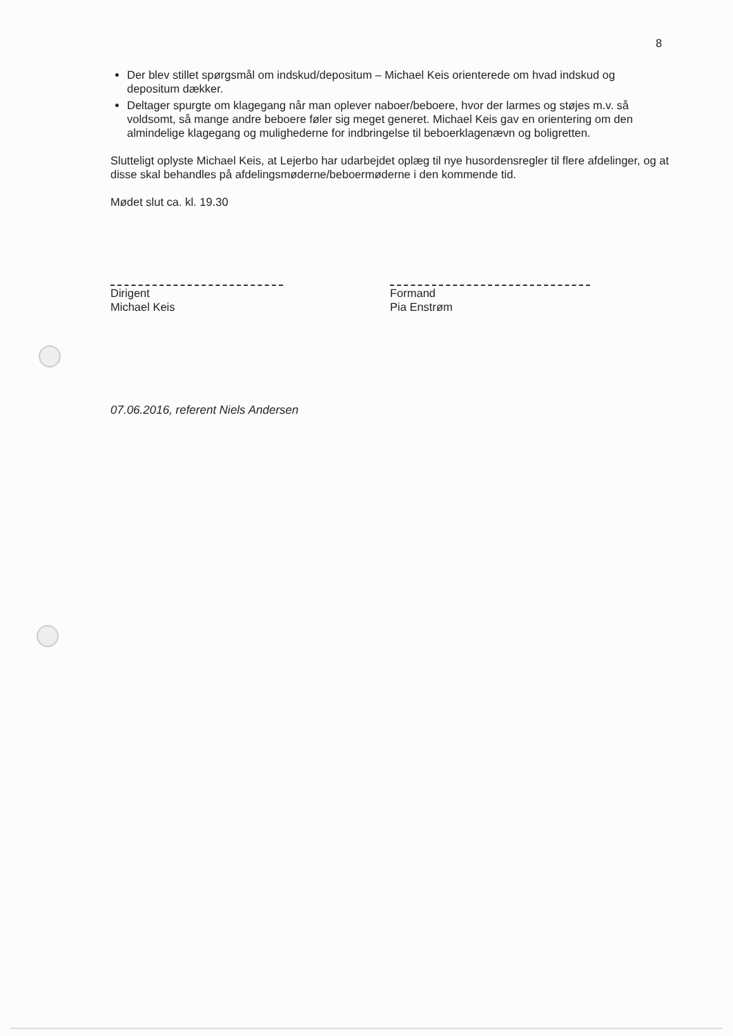8
Der blev stillet spørgsmål om indskud/depositum – Michael Keis orienterede om hvad indskud og depositum dækker.
Deltager spurgte om klagegang når man oplever naboer/beboere, hvor der larmes og støjes m.v. så voldsomt, så mange andre beboere føler sig meget generet. Michael Keis gav en orientering om den almindelige klagegang og mulighederne for indbringelse til beboerklagenævn og boligretten.
Slutteligt oplyste Michael Keis, at Lejerbo har udarbejdet oplæg til nye husordensregler til flere afdelinger, og at disse skal behandles på afdelingsmøderne/beboermøderne i den kommende tid.
Mødet slut ca. kl. 19.30
Dirigent
Michael Keis
Formand
Pia Enstrøm
07.06.2016, referent Niels Andersen